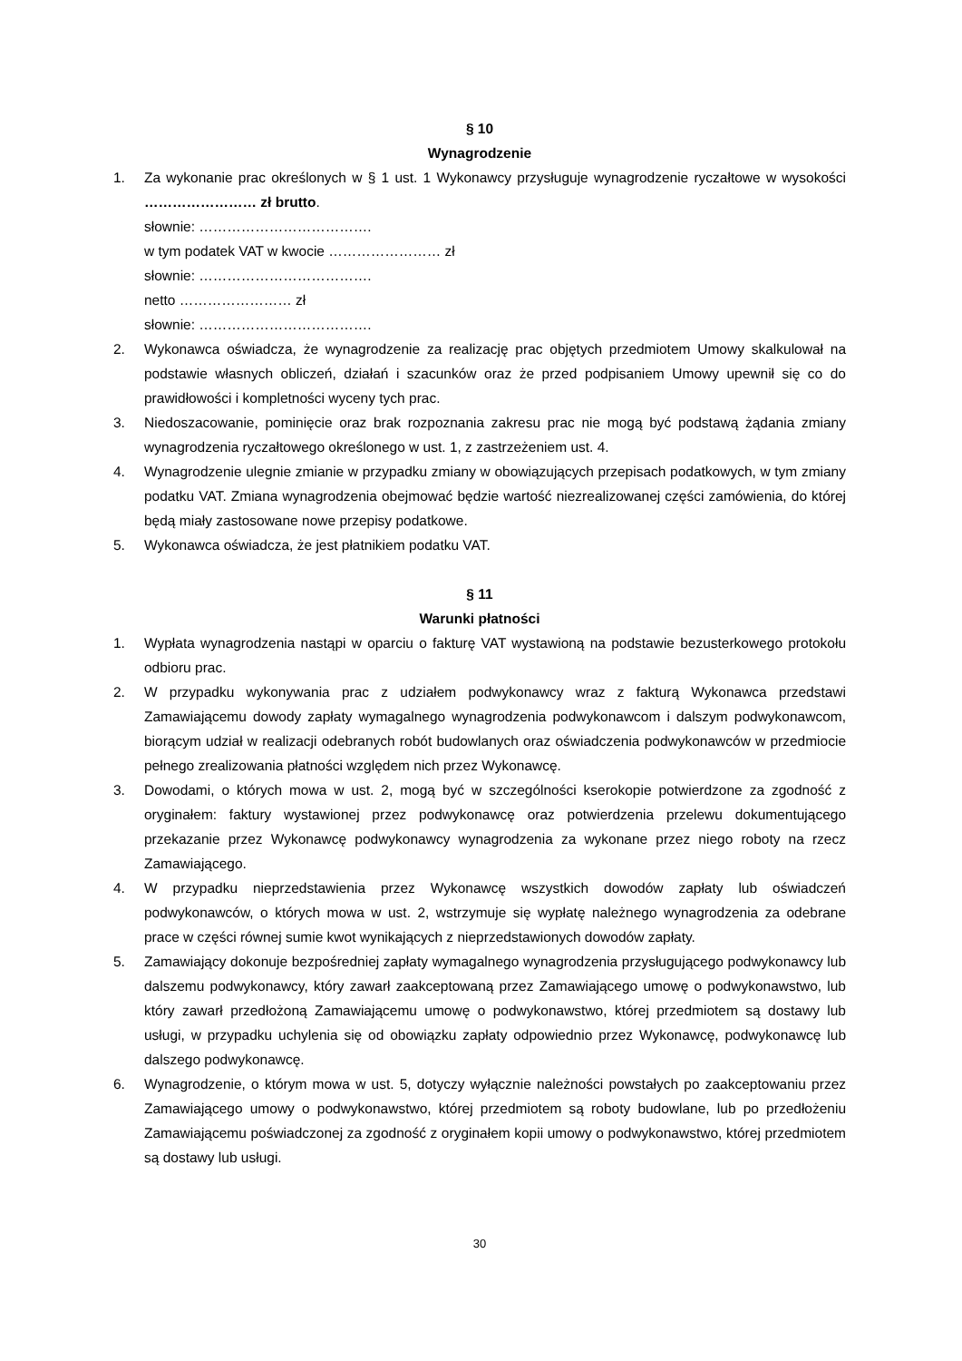§ 10
Wynagrodzenie
1. Za wykonanie prac określonych w § 1 ust. 1 Wykonawcy przysługuje wynagrodzenie ryczałtowe w wysokości …………………… zł brutto.
słownie: ……………………………….
w tym podatek VAT w kwocie …………………… zł
słownie: ……………………………….
netto …………………… zł
słownie: ……………………………….
2. Wykonawca oświadcza, że wynagrodzenie za realizację prac objętych przedmiotem Umowy skalkulował na podstawie własnych obliczeń, działań i szacunków oraz że przed podpisaniem Umowy upewnił się co do prawidłowości i kompletności wyceny tych prac.
3. Niedoszacowanie, pominięcie oraz brak rozpoznania zakresu prac nie mogą być podstawą żądania zmiany wynagrodzenia ryczałtowego określonego w ust. 1, z zastrzeżeniem ust. 4.
4. Wynagrodzenie ulegnie zmianie w przypadku zmiany w obowiązujących przepisach podatkowych, w tym zmiany podatku VAT. Zmiana wynagrodzenia obejmować będzie wartość niezrealizowanej części zamówienia, do której będą miały zastosowane nowe przepisy podatkowe.
5. Wykonawca oświadcza, że jest płatnikiem podatku VAT.
§ 11
Warunki płatności
1. Wypłata wynagrodzenia nastąpi w oparciu o fakturę VAT wystawioną na podstawie bezusterkowego protokołu odbioru prac.
2. W przypadku wykonywania prac z udziałem podwykonawcy wraz z fakturą Wykonawca przedstawi Zamawiającemu dowody zapłaty wymagalnego wynagrodzenia podwykonawcom i dalszym podwykonawcom, biorącym udział w realizacji odebranych robót budowlanych oraz oświadczenia podwykonawców w przedmiocie pełnego zrealizowania płatności względem nich przez Wykonawcę.
3. Dowodami, o których mowa w ust. 2, mogą być w szczególności kserokopie potwierdzone za zgodność z oryginałem: faktury wystawionej przez podwykonawcę oraz potwierdzenia przelewu dokumentującego przekazanie przez Wykonawcę podwykonawcy wynagrodzenia za wykonane przez niego roboty na rzecz Zamawiającego.
4. W przypadku nieprzedstawienia przez Wykonawcę wszystkich dowodów zapłaty lub oświadczeń podwykonawców, o których mowa w ust. 2, wstrzymuje się wypłatę należnego wynagrodzenia za odebrane prace w części równej sumie kwot wynikających z nieprzedstawionych dowodów zapłaty.
5. Zamawiający dokonuje bezpośredniej zapłaty wymagalnego wynagrodzenia przysługującego podwykonawcy lub dalszemu podwykonawcy, który zawarł zaakceptowaną przez Zamawiającego umowę o podwykonawstwo, lub który zawarł przedłożoną Zamawiającemu umowę o podwykonawstwo, której przedmiotem są dostawy lub usługi, w przypadku uchylenia się od obowiązku zapłaty odpowiednio przez Wykonawcę, podwykonawcę lub dalszego podwykonawcę.
6. Wynagrodzenie, o którym mowa w ust. 5, dotyczy wyłącznie należności powstałych po zaakceptowaniu przez Zamawiającego umowy o podwykonawstwo, której przedmiotem są roboty budowlane, lub po przedłożeniu Zamawiającemu poświadczonej za zgodność z oryginałem kopii umowy o podwykonawstwo, której przedmiotem są dostawy lub usługi.
30